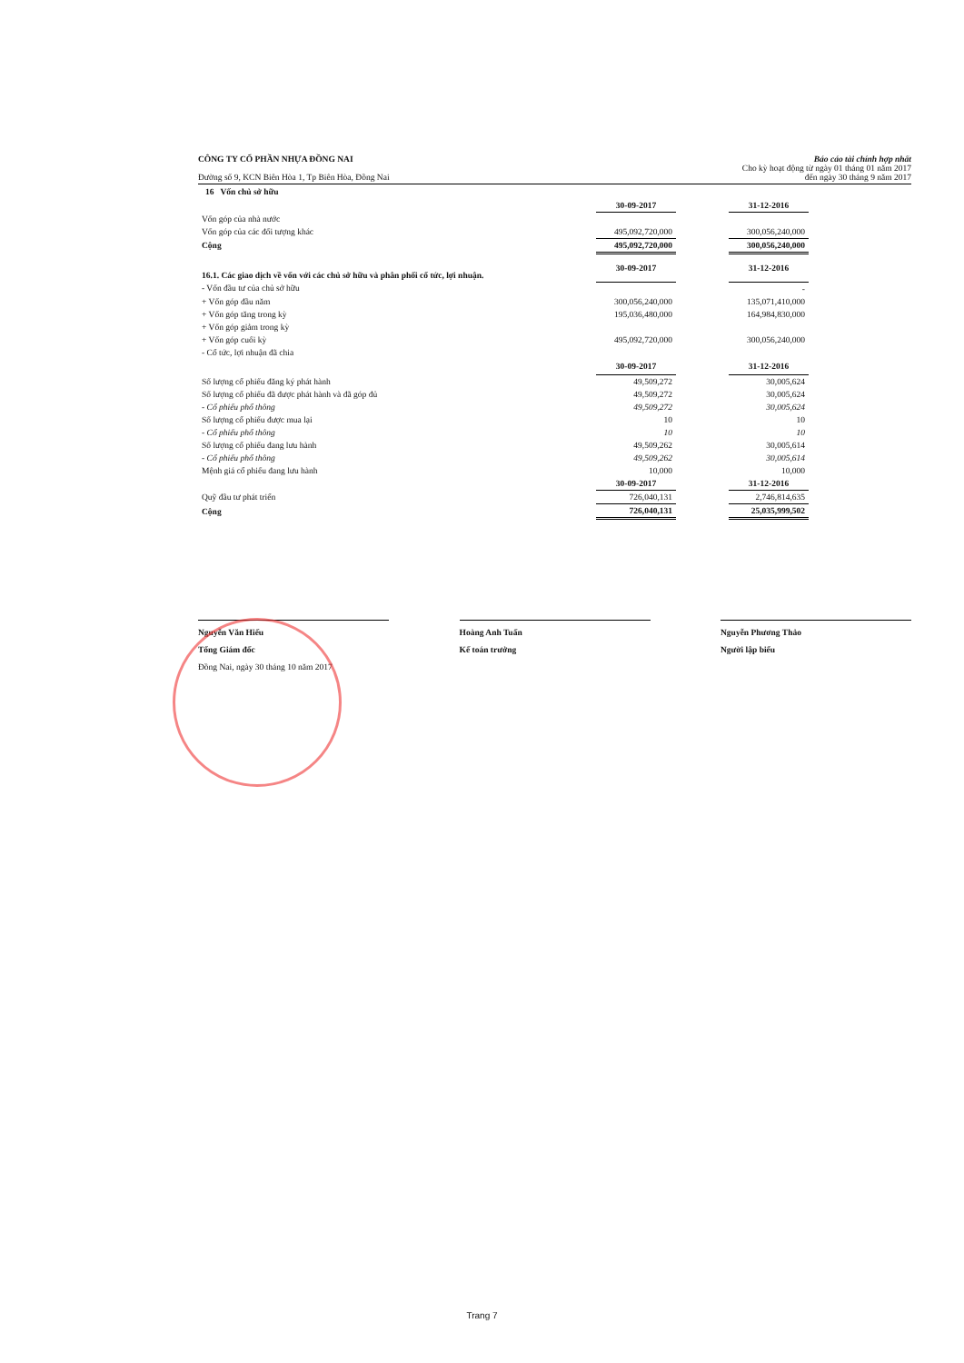CÔNG TY CỔ PHẦN NHỰA ĐỒNG NAI
Đường số 9, KCN Biên Hòa 1, Tp Biên Hòa, Đồng Nai
Báo cáo tài chính hợp nhất
Cho kỳ hoạt động từ ngày 01 tháng 01 năm 2017
đến ngày 30 tháng 9 năm 2017
16 Vốn chủ sở hữu
| | 30-09-2017 | | 31-12-2016 | |
| Vốn góp của nhà nước | | | | |
| Vốn góp của các đối tượng khác | 495,092,720,000 | | 300,056,240,000 | |
| Cộng | 495,092,720,000 | | 300,056,240,000 | |
| 16.1. Các giao dịch về vốn với các chủ sở hữu và phân phối cổ tức, lợi nhuận. | 30-09-2017 | | 31-12-2016 | |
| - Vốn đầu tư của chủ sở hữu | | | - | |
| + Vốn góp đầu năm | 300,056,240,000 | | 135,071,410,000 | |
| + Vốn góp tăng trong kỳ | 195,036,480,000 | | 164,984,830,000 | |
| + Vốn góp giảm trong kỳ | | | | |
| + Vốn góp cuối kỳ | 495,092,720,000 | | 300,056,240,000 | |
| - Cổ tức, lợi nhuận đã chia | | | | |
| | 30-09-2017 | | 31-12-2016 | |
| Số lượng cổ phiếu đăng ký phát hành | 49,509,272 | | 30,005,624 | |
| Số lượng cổ phiếu đã được phát hành và đã góp đủ | 49,509,272 | | 30,005,624 | |
| - Cổ phiếu phổ thông | 49,509,272 | | 30,005,624 | |
| Số lượng cổ phiếu được mua lại | 10 | | 10 | |
| - Cổ phiếu phổ thông | 10 | | 10 | |
| Số lượng cổ phiếu đang lưu hành | 49,509,262 | | 30,005,614 | |
| - Cổ phiếu phổ thông | 49,509,262 | | 30,005,614 | |
| Mệnh giá cổ phiếu đang lưu hành | 10,000 | | 10,000 | |
| | 30-09-2017 | | 31-12-2016 | |
| Quỹ đầu tư phát triển | 726,040,131 | | 2,746,814,635 | |
| Cộng | 726,040,131 | | 25,035,999,502 | |
Nguyễn Văn Hiếu
Tổng Giám đốc
Đồng Nai, ngày 30 tháng 10 năm 2017
Hoàng Anh Tuấn
Kế toán trưởng
Nguyễn Phương Thảo
Người lập biểu
Trang 7